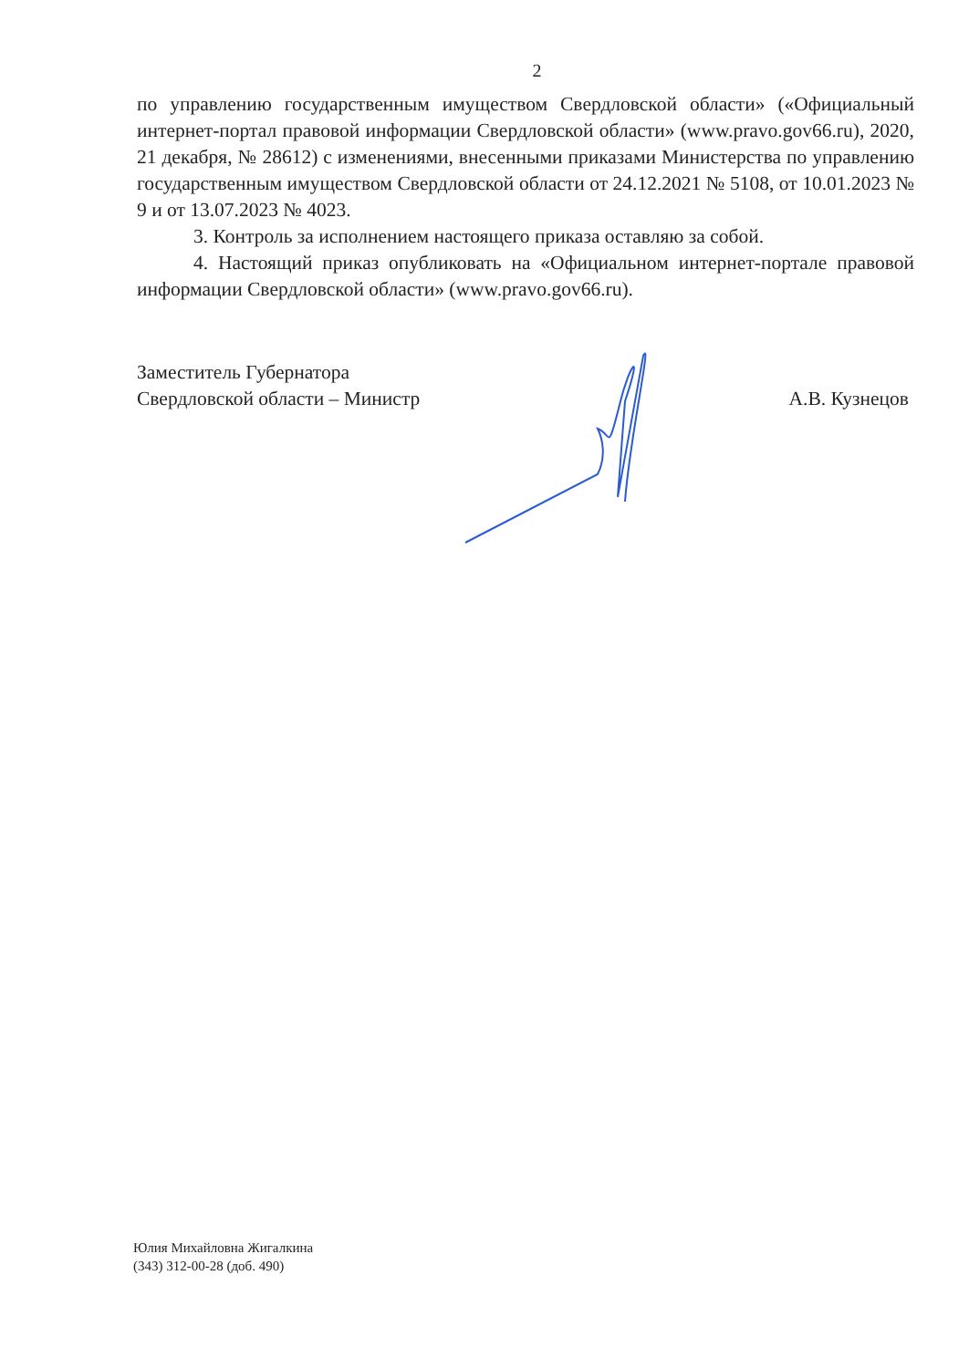2
по управлению государственным имуществом Свердловской области» («Официальный интернет-портал правовой информации Свердловской области» (www.pravo.gov66.ru), 2020, 21 декабря, № 28612) с изменениями, внесенными приказами Министерства по управлению государственным имуществом Свердловской области от 24.12.2021 № 5108, от 10.01.2023 № 9 и от 13.07.2023 № 4023.
3. Контроль за исполнением настоящего приказа оставляю за собой.
4. Настоящий приказ опубликовать на «Официальном интернет-портале правовой информации Свердловской области» (www.pravo.gov66.ru).
Заместитель Губернатора
Свердловской области – Министр
А.В. Кузнецов
Юлия Михайловна Жигалкина
(343) 312-00-28 (доб. 490)